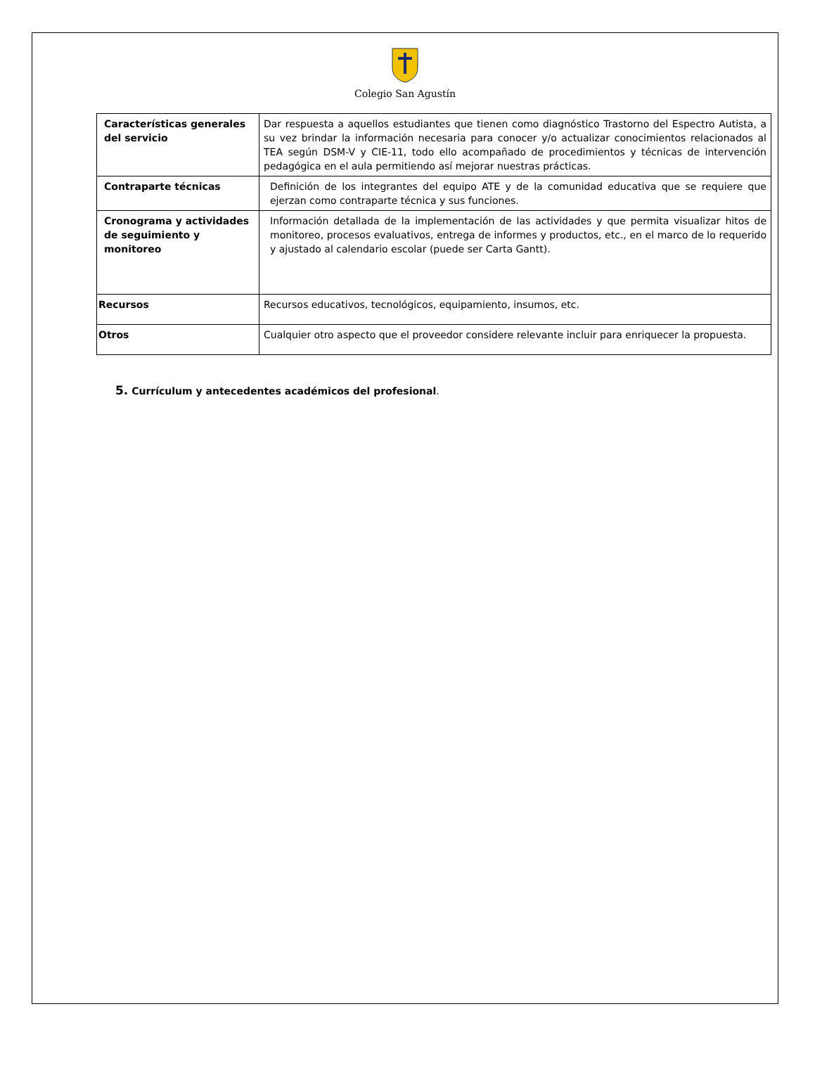Colegio San Agustín
| Características generales del servicio | Dar respuesta a aquellos estudiantes que tienen como diagnóstico Trastorno del Espectro Autista, a su vez brindar la información necesaria para conocer y/o actualizar conocimientos relacionados al TEA según DSM-V y CIE-11, todo ello acompañado de procedimientos y técnicas de intervención pedagógica en el aula permitiendo así mejorar nuestras prácticas. |
| Contraparte técnicas | Definición de los integrantes del equipo ATE y de la comunidad educativa que se requiere que ejerzan como contraparte técnica y sus funciones. |
| Cronograma y actividades de seguimiento y monitoreo | Información detallada de la implementación de las actividades y que permita visualizar hitos de monitoreo, procesos evaluativos, entrega de informes y productos, etc., en el marco de lo requerido y ajustado al calendario escolar (puede ser Carta Gantt). |
| Recursos | Recursos educativos, tecnológicos, equipamiento, insumos, etc. |
| Otros | Cualquier otro aspecto que el proveedor considere relevante incluir para enriquecer la propuesta. |
5. Currículum y antecedentes académicos del profesional.